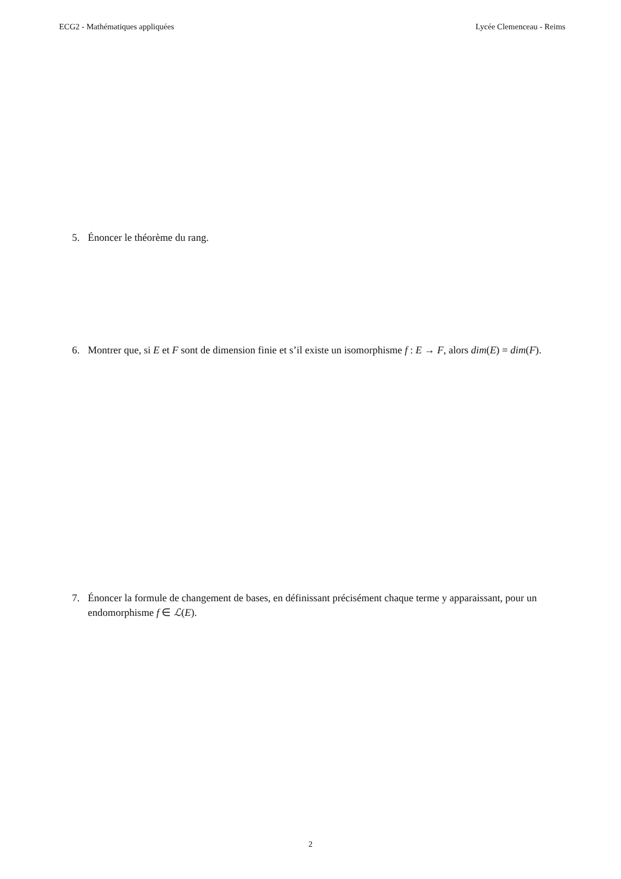ECG2 - Mathématiques appliquées Lycée Clemenceau - Reims
5. Énoncer le théorème du rang.
6. Montrer que, si E et F sont de dimension finie et s’il existe un isomorphisme f : E → F, alors dim(E) = dim(F).
7. Énoncer la formule de changement de bases, en définissant précisément chaque terme y apparaissant, pour un endomorphisme f ∈ ℒ(E).
2